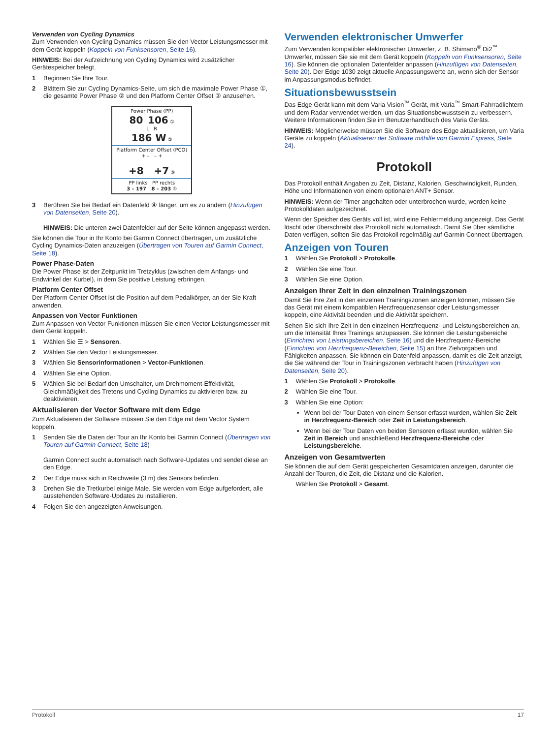Verwenden von Cycling Dynamics
Zum Verwenden von Cycling Dynamics müssen Sie den Vector Leistungsmesser mit dem Gerät koppeln (Koppeln von Funksensoren, Seite 16).
HINWEIS: Bei der Aufzeichnung von Cycling Dynamics wird zusätzlicher Gerätespeicher belegt.
1 Beginnen Sie Ihre Tour.
2 Blättern Sie zur Cycling Dynamics-Seite, um sich die maximale Power Phase ①, die gesamte Power Phase ② und den Platform Center Offset ③ anzusehen.
Power Phase (PP)
80 106 ①
L R
186 W ②
Platform Center Offset (PCO)
+ – – +
+8 +7 ③
PP links PP rechts
3 – 197 8 – 203 ④
3 Berühren Sie bei Bedarf ein Datenfeld ④ länger, um es zu ändern (Hinzufügen von Datenseiten, Seite 20).
HINWEIS: Die unteren zwei Datenfelder auf der Seite können angepasst werden.
Sie können die Tour in Ihr Konto bei Garmin Connect übertragen, um zusätzliche Cycling Dynamics-Daten anzuzeigen (Übertragen von Touren auf Garmin Connect, Seite 18).
Power Phase-Daten
Die Power Phase ist der Zeitpunkt im Tretzyklus (zwischen dem Anfangs- und Endwinkel der Kurbel), in dem Sie positive Leistung erbringen.
Platform Center Offset
Der Platform Center Offset ist die Position auf dem Pedalkörper, an der Sie Kraft anwenden.
Anpassen von Vector Funktionen
Zum Anpassen von Vector Funktionen müssen Sie einen Vector Leistungsmesser mit dem Gerät koppeln.
1 Wählen Sie ☰ > Sensoren.
2 Wählen Sie den Vector Leistungsmesser.
3 Wählen Sie Sensorinformationen > Vector-Funktionen.
4 Wählen Sie eine Option.
5 Wählen Sie bei Bedarf den Umschalter, um Drehmoment-Effektivität, Gleichmäßigkeit des Tretens und Cycling Dynamics zu aktivieren bzw. zu deaktivieren.
Aktualisieren der Vector Software mit dem Edge
Zum Aktualisieren der Software müssen Sie den Edge mit dem Vector System koppeln.
1 Senden Sie die Daten der Tour an Ihr Konto bei Garmin Connect (Übertragen von Touren auf Garmin Connect, Seite 18)
Garmin Connect sucht automatisch nach Software-Updates und sendet diese an den Edge.
2 Der Edge muss sich in Reichweite (3 m) des Sensors befinden.
3 Drehen Sie die Tretkurbel einige Male. Sie werden vom Edge aufgefordert, alle ausstehenden Software-Updates zu installieren.
4 Folgen Sie den angezeigten Anweisungen.
Verwenden elektronischer Umwerfer
Zum Verwenden kompatibler elektronischer Umwerfer, z. B. Shimano<sup>®</sup> Di2<sup>™</sup> Umwerfer, müssen Sie sie mit dem Gerät koppeln (Koppeln von Funksensoren, Seite 16). Sie können die optionalen Datenfelder anpassen (Hinzufügen von Datenseiten, Seite 20). Der Edge 1030 zeigt aktuelle Anpassungswerte an, wenn sich der Sensor im Anpassungsmodus befindet.
Situationsbewusstsein
Das Edge Gerät kann mit dem Varia Vision<sup>™</sup> Gerät, mit Varia<sup>™</sup> Smart-Fahrradlichtern und dem Radar verwendet werden, um das Situationsbewusstsein zu verbessern. Weitere Informationen finden Sie im Benutzerhandbuch des Varia Geräts.
HINWEIS: Möglicherweise müssen Sie die Software des Edge aktualisieren, um Varia Geräte zu koppeln (Aktualisieren der Software mithilfe von Garmin Express, Seite 24).
Protokoll
Das Protokoll enthält Angaben zu Zeit, Distanz, Kalorien, Geschwindigkeit, Runden, Höhe und Informationen von einem optionalen ANT+ Sensor.
HINWEIS: Wenn der Timer angehalten oder unterbrochen wurde, werden keine Protokolldaten aufgezeichnet.
Wenn der Speicher des Geräts voll ist, wird eine Fehlermeldung angezeigt. Das Gerät löscht oder überschreibt das Protokoll nicht automatisch. Damit Sie über sämtliche Daten verfügen, sollten Sie das Protokoll regelmäßig auf Garmin Connect übertragen.
Anzeigen von Touren
1 Wählen Sie Protokoll > Protokolle.
2 Wählen Sie eine Tour.
3 Wählen Sie eine Option.
Anzeigen Ihrer Zeit in den einzelnen Trainingszonen
Damit Sie Ihre Zeit in den einzelnen Trainingszonen anzeigen können, müssen Sie das Gerät mit einem kompatiblen Herzfrequenzsensor oder Leistungsmesser koppeln, eine Aktivität beenden und die Aktivität speichern.
Sehen Sie sich Ihre Zeit in den einzelnen Herzfrequenz- und Leistungsbereichen an, um die Intensität Ihres Trainings anzupassen. Sie können die Leistungsbereiche (Einrichten von Leistungsbereichen, Seite 16) und die Herzfrequenz-Bereiche (Einrichten von Herzfrequenz-Bereichen, Seite 15) an Ihre Zielvorgaben und Fähigkeiten anpassen. Sie können ein Datenfeld anpassen, damit es die Zeit anzeigt, die Sie während der Tour in Trainingszonen verbracht haben (Hinzufügen von Datenseiten, Seite 20).
1 Wählen Sie Protokoll > Protokolle.
2 Wählen Sie eine Tour.
3 Wählen Sie eine Option:
Wenn bei der Tour Daten von einem Sensor erfasst wurden, wählen Sie Zeit in Herzfrequenz-Bereich oder Zeit in Leistungsbereich.
Wenn bei der Tour Daten von beiden Sensoren erfasst wurden, wählen Sie Zeit in Bereich und anschließend Herzfrequenz-Bereiche oder Leistungsbereiche.
Anzeigen von Gesamtwerten
Sie können die auf dem Gerät gespeicherten Gesamtdaten anzeigen, darunter die Anzahl der Touren, die Zeit, die Distanz und die Kalorien.
Wählen Sie Protokoll > Gesamt.
Protokoll 17